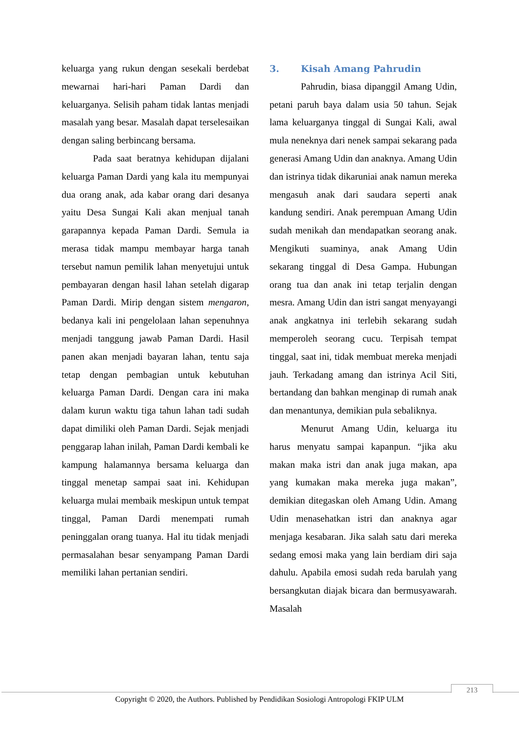keluarga yang rukun dengan sesekali berdebat mewarnai hari-hari Paman Dardi dan keluarganya. Selisih paham tidak lantas menjadi masalah yang besar. Masalah dapat terselesaikan dengan saling berbincang bersama.
Pada saat beratnya kehidupan dijalani keluarga Paman Dardi yang kala itu mempunyai dua orang anak, ada kabar orang dari desanya yaitu Desa Sungai Kali akan menjual tanah garapannya kepada Paman Dardi. Semula ia merasa tidak mampu membayar harga tanah tersebut namun pemilik lahan menyetujui untuk pembayaran dengan hasil lahan setelah digarap Paman Dardi. Mirip dengan sistem mengaron, bedanya kali ini pengelolaan lahan sepenuhnya menjadi tanggung jawab Paman Dardi. Hasil panen akan menjadi bayaran lahan, tentu saja tetap dengan pembagian untuk kebutuhan keluarga Paman Dardi. Dengan cara ini maka dalam kurun waktu tiga tahun lahan tadi sudah dapat dimiliki oleh Paman Dardi. Sejak menjadi penggarap lahan inilah, Paman Dardi kembali ke kampung halamannya bersama keluarga dan tinggal menetap sampai saat ini. Kehidupan keluarga mulai membaik meskipun untuk tempat tinggal, Paman Dardi menempati rumah peninggalan orang tuanya. Hal itu tidak menjadi permasalahan besar senyampang Paman Dardi memiliki lahan pertanian sendiri.
3. Kisah Amang Pahrudin
Pahrudin, biasa dipanggil Amang Udin, petani paruh baya dalam usia 50 tahun. Sejak lama keluarganya tinggal di Sungai Kali, awal mula neneknya dari nenek sampai sekarang pada generasi Amang Udin dan anaknya. Amang Udin dan istrinya tidak dikaruniai anak namun mereka mengasuh anak dari saudara seperti anak kandung sendiri. Anak perempuan Amang Udin sudah menikah dan mendapatkan seorang anak. Mengikuti suaminya, anak Amang Udin sekarang tinggal di Desa Gampa. Hubungan orang tua dan anak ini tetap terjalin dengan mesra. Amang Udin dan istri sangat menyayangi anak angkatnya ini terlebih sekarang sudah memperoleh seorang cucu. Terpisah tempat tinggal, saat ini, tidak membuat mereka menjadi jauh. Terkadang amang dan istrinya Acil Siti, bertandang dan bahkan menginap di rumah anak dan menantunya, demikian pula sebaliknya.
Menurut Amang Udin, keluarga itu harus menyatu sampai kapanpun. “jika aku makan maka istri dan anak juga makan, apa yang kumakan maka mereka juga makan”, demikian ditegaskan oleh Amang Udin. Amang Udin menasehatkan istri dan anaknya agar menjaga kesabaran. Jika salah satu dari mereka sedang emosi maka yang lain berdiam diri saja dahulu. Apabila emosi sudah reda barulah yang bersangkutan diajak bicara dan bermusyawarah. Masalah
213
Copyright © 2020, the Authors. Published by Pendidikan Sosiologi Antropologi FKIP ULM